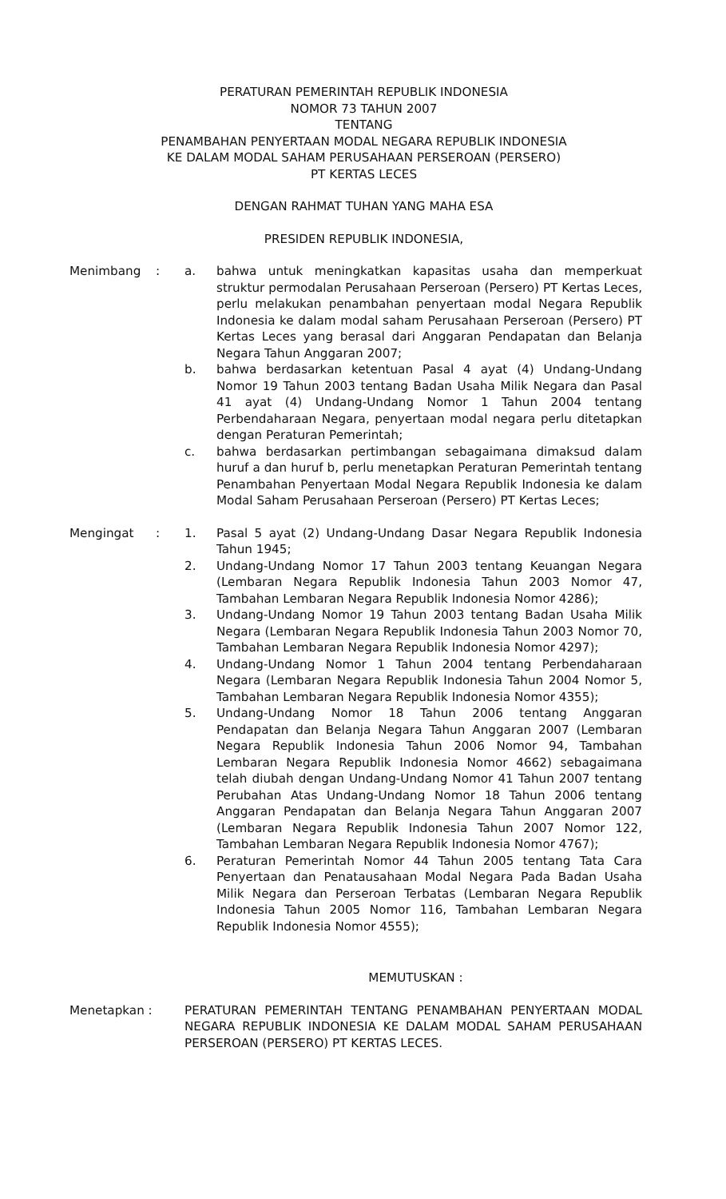PERATURAN PEMERINTAH REPUBLIK INDONESIA
NOMOR 73 TAHUN 2007
TENTANG
PENAMBAHAN PENYERTAAN MODAL NEGARA REPUBLIK INDONESIA
KE DALAM MODAL SAHAM PERUSAHAAN PERSEROAN (PERSERO)
PT KERTAS LECES
DENGAN RAHMAT TUHAN YANG MAHA ESA
PRESIDEN REPUBLIK INDONESIA,
| Menimbang | : | a. | bahwa untuk meningkatkan kapasitas usaha dan memperkuat struktur permodalan Perusahaan Perseroan (Persero) PT Kertas Leces, perlu melakukan penambahan penyertaan modal Negara Republik Indonesia ke dalam modal saham Perusahaan Perseroan (Persero) PT Kertas Leces yang berasal dari Anggaran Pendapatan dan Belanja Negara Tahun Anggaran 2007; |
| | | b. | bahwa berdasarkan ketentuan Pasal 4 ayat (4) Undang-Undang Nomor 19 Tahun 2003 tentang Badan Usaha Milik Negara dan Pasal 41 ayat (4) Undang-Undang Nomor 1 Tahun 2004 tentang Perbendaharaan Negara, penyertaan modal negara perlu ditetapkan dengan Peraturan Pemerintah; |
| | | c. | bahwa berdasarkan pertimbangan sebagaimana dimaksud dalam huruf a dan huruf b, perlu menetapkan Peraturan Pemerintah tentang Penambahan Penyertaan Modal Negara Republik Indonesia ke dalam Modal Saham Perusahaan Perseroan (Persero) PT Kertas Leces; |
| Mengingat | : | 1. | Pasal 5 ayat (2) Undang-Undang Dasar Negara Republik Indonesia Tahun 1945; |
| | | 2. | Undang-Undang Nomor 17 Tahun 2003 tentang Keuangan Negara (Lembaran Negara Republik Indonesia Tahun 2003 Nomor 47, Tambahan Lembaran Negara Republik Indonesia Nomor 4286); |
| | | 3. | Undang-Undang Nomor 19 Tahun 2003 tentang Badan Usaha Milik Negara (Lembaran Negara Republik Indonesia Tahun 2003 Nomor 70, Tambahan Lembaran Negara Republik Indonesia Nomor 4297); |
| | | 4. | Undang-Undang Nomor 1 Tahun 2004 tentang Perbendaharaan Negara (Lembaran Negara Republik Indonesia Tahun 2004 Nomor 5, Tambahan Lembaran Negara Republik Indonesia Nomor 4355); |
| | | 5. | Undang-Undang Nomor 18 Tahun 2006 tentang Anggaran Pendapatan dan Belanja Negara Tahun Anggaran 2007 (Lembaran Negara Republik Indonesia Tahun 2006 Nomor 94, Tambahan Lembaran Negara Republik Indonesia Nomor 4662) sebagaimana telah diubah dengan Undang-Undang Nomor 41 Tahun 2007 tentang Perubahan Atas Undang-Undang Nomor 18 Tahun 2006 tentang Anggaran Pendapatan dan Belanja Negara Tahun Anggaran 2007 (Lembaran Negara Republik Indonesia Tahun 2007 Nomor 122, Tambahan Lembaran Negara Republik Indonesia Nomor 4767); |
| | | 6. | Peraturan Pemerintah Nomor 44 Tahun 2005 tentang Tata Cara Penyertaan dan Penatausahaan Modal Negara Pada Badan Usaha Milik Negara dan Perseroan Terbatas (Lembaran Negara Republik Indonesia Tahun 2005 Nomor 116, Tambahan Lembaran Negara Republik Indonesia Nomor 4555); |
MEMUTUSKAN :
| Menetapkan : | PERATURAN PEMERINTAH TENTANG PENAMBAHAN PENYERTAAN MODAL NEGARA REPUBLIK INDONESIA KE DALAM MODAL SAHAM PERUSAHAAN PERSEROAN (PERSERO) PT KERTAS LECES. |